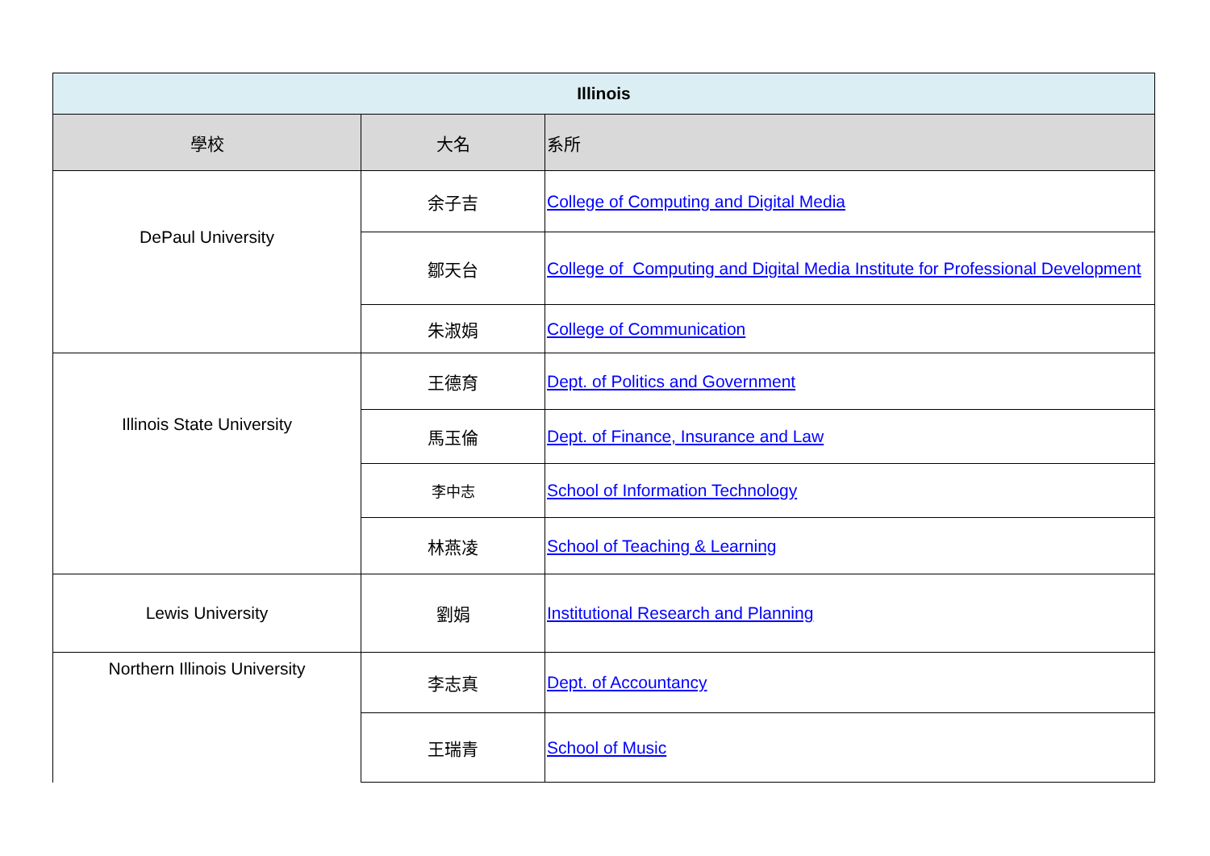| Illinois | | |
| --- | --- | --- |
| 學校 | 大名 | 系所 |
| DePaul University | 余子吉 | College of Computing and Digital Media |
| | 鄒天台 | College of Computing and Digital Media Institute for Professional Development |
| | 朱淑娟 | College of Communication |
| Illinois State University | 王德育 | Dept. of Politics and Government |
| | 馬玉倫 | Dept. of Finance, Insurance and Law |
| | 李中志 | School of Information Technology |
| | 林燕凌 | School of Teaching & Learning |
| Lewis University | 劉娟 | Institutional Research and Planning |
| Northern Illinois University | 李志真 | Dept. of Accountancy |
| | 王瑞青 | School of Music |